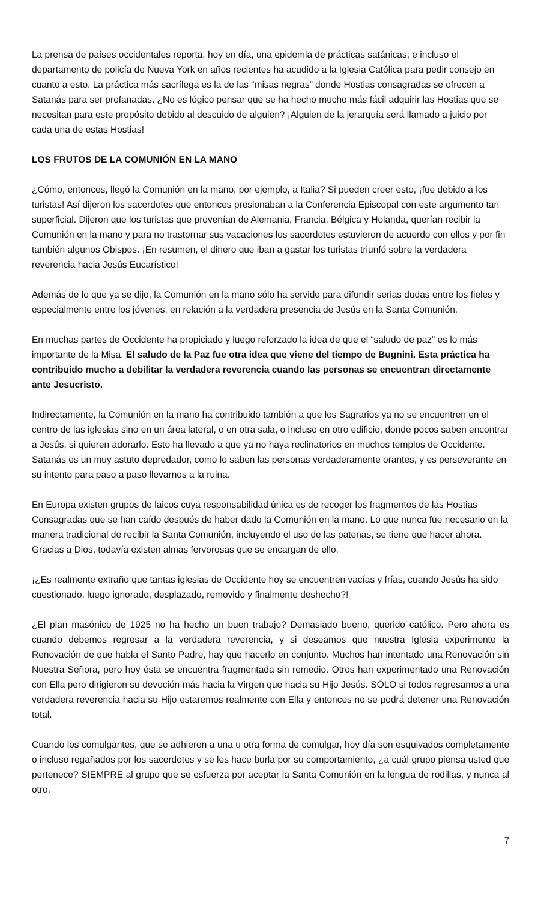La prensa de países occidentales reporta, hoy en día, una epidemia de prácticas satánicas, e incluso el departamento de policía de Nueva York en años recientes ha acudido a la Iglesia Católica para pedir consejo en cuanto a esto. La práctica más sacrílega es la de las “misas negras” donde Hostias consagradas se ofrecen a Satanás para ser profanadas. ¿No es lógico pensar que se ha hecho mucho más fácil adquirir las Hostias que se necesitan para este propósito debido al descuido de alguien? ¡Alguien de la jerarquía será llamado a juicio por cada una de estas Hostias!
LOS FRUTOS DE LA COMUNIÓN EN LA MANO
¿Cómo, entonces, llegó la Comunión en la mano, por ejemplo, a Italia? Si pueden creer esto, ¡fue debido a los turistas! Así dijeron los sacerdotes que entonces presionaban a la Conferencia Episcopal con este argumento tan superficial. Dijeron que los turistas que provenían de Alemania, Francia, Bélgica y Holanda, querían recibir la Comunión en la mano y para no trastornar sus vacaciones los sacerdotes estuvieron de acuerdo con ellos y por fin también algunos Obispos. ¡En resumen, el dinero que iban a gastar los turistas triunfó sobre la verdadera reverencia hacia Jesús Eucarístico!
Además de lo que ya se dijo, la Comunión en la mano sólo ha servido para difundir serias dudas entre los fieles y especialmente entre los jóvenes, en relación a la verdadera presencia de Jesús en la Santa Comunión.
En muchas partes de Occidente ha propiciado y luego reforzado la idea de que el “saludo de paz” es lo más importante de la Misa. El saludo de la Paz fue otra idea que viene del tiempo de Bugnini. Esta práctica ha contribuido mucho a debilitar la verdadera reverencia cuando las personas se encuentran directamente ante Jesucristo.
Indirectamente, la Comunión en la mano ha contribuido también a que los Sagrarios ya no se encuentren en el centro de las iglesias sino en un área lateral, o en otra sala, o incluso en otro edificio, donde pocos saben encontrar a Jesús, si quieren adorarlo. Esto ha llevado a que ya no haya reclinatorios en muchos templos de Occidente. Satanás es un muy astuto depredador, como lo saben las personas verdaderamente orantes, y es perseverante en su intento para paso a paso llevarnos a la ruina.
En Europa existen grupos de laicos cuya responsabilidad única es de recoger los fragmentos de las Hostias Consagradas que se han caído después de haber dado la Comunión en la mano. Lo que nunca fue necesario en la manera tradicional de recibir la Santa Comunión, incluyendo el uso de las patenas, se tiene que hacer ahora. Gracias a Dios, todavía existen almas fervorosas que se encargan de ello.
¡¿Es realmente extraño que tantas iglesias de Occidente hoy se encuentren vacías y frías, cuando Jesús ha sido cuestionado, luego ignorado, desplazado, removido y finalmente deshecho?!
¿El plan masónico de 1925 no ha hecho un buen trabajo? Demasiado bueno, querido católico. Pero ahora es cuando debemos regresar a la verdadera reverencia, y si deseamos que nuestra Iglesia experimente la Renovación de que habla el Santo Padre, hay que hacerlo en conjunto. Muchos han intentado una Renovación sin Nuestra Señora, pero hoy ésta se encuentra fragmentada sin remedio. Otros han experimentado una Renovación con Ella pero dirigieron su devoción más hacia la Virgen que hacia su Hijo Jesús. SÓLO si todos regresamos a una verdadera reverencia hacia su Hijo estaremos realmente con Ella y entonces no se podrá detener una Renovación total.
Cuando los comulgantes, que se adhieren a una u otra forma de comulgar, hoy día son esquivados completamente o incluso regañados por los sacerdotes y se les hace burla por su comportamiento, ¿a cuál grupo piensa usted que pertenece? SIEMPRE al grupo que se esfuerza por aceptar la Santa Comunión en la lengua de rodillas, y nunca al otro.
7